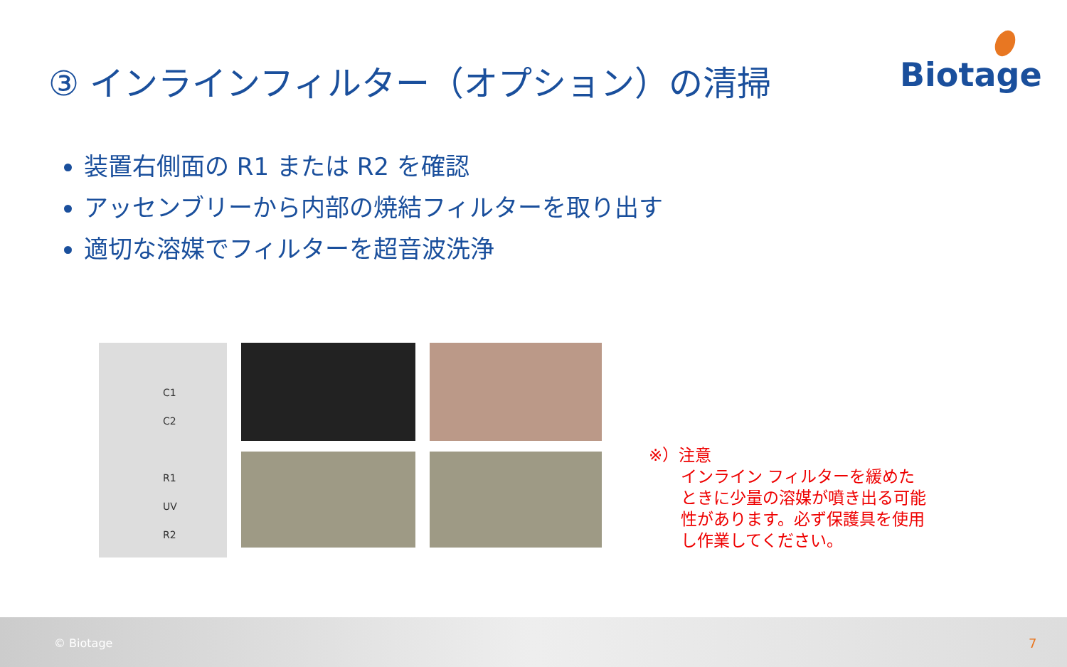③ インラインフィルター（オプション）の清掃
Biotage
装置右側面の R1 または R2 を確認
アッセンブリーから内部の焼結フィルターを取り出す
適切な溶媒でフィルターを超音波洗浄
C1
C2
R1
UV
R2
※）注意
インライン フィルターを緩めた
ときに少量の溶媒が噴き出る可能
性があります。必ず保護具を使用
し作業してください。
© Biotage 7